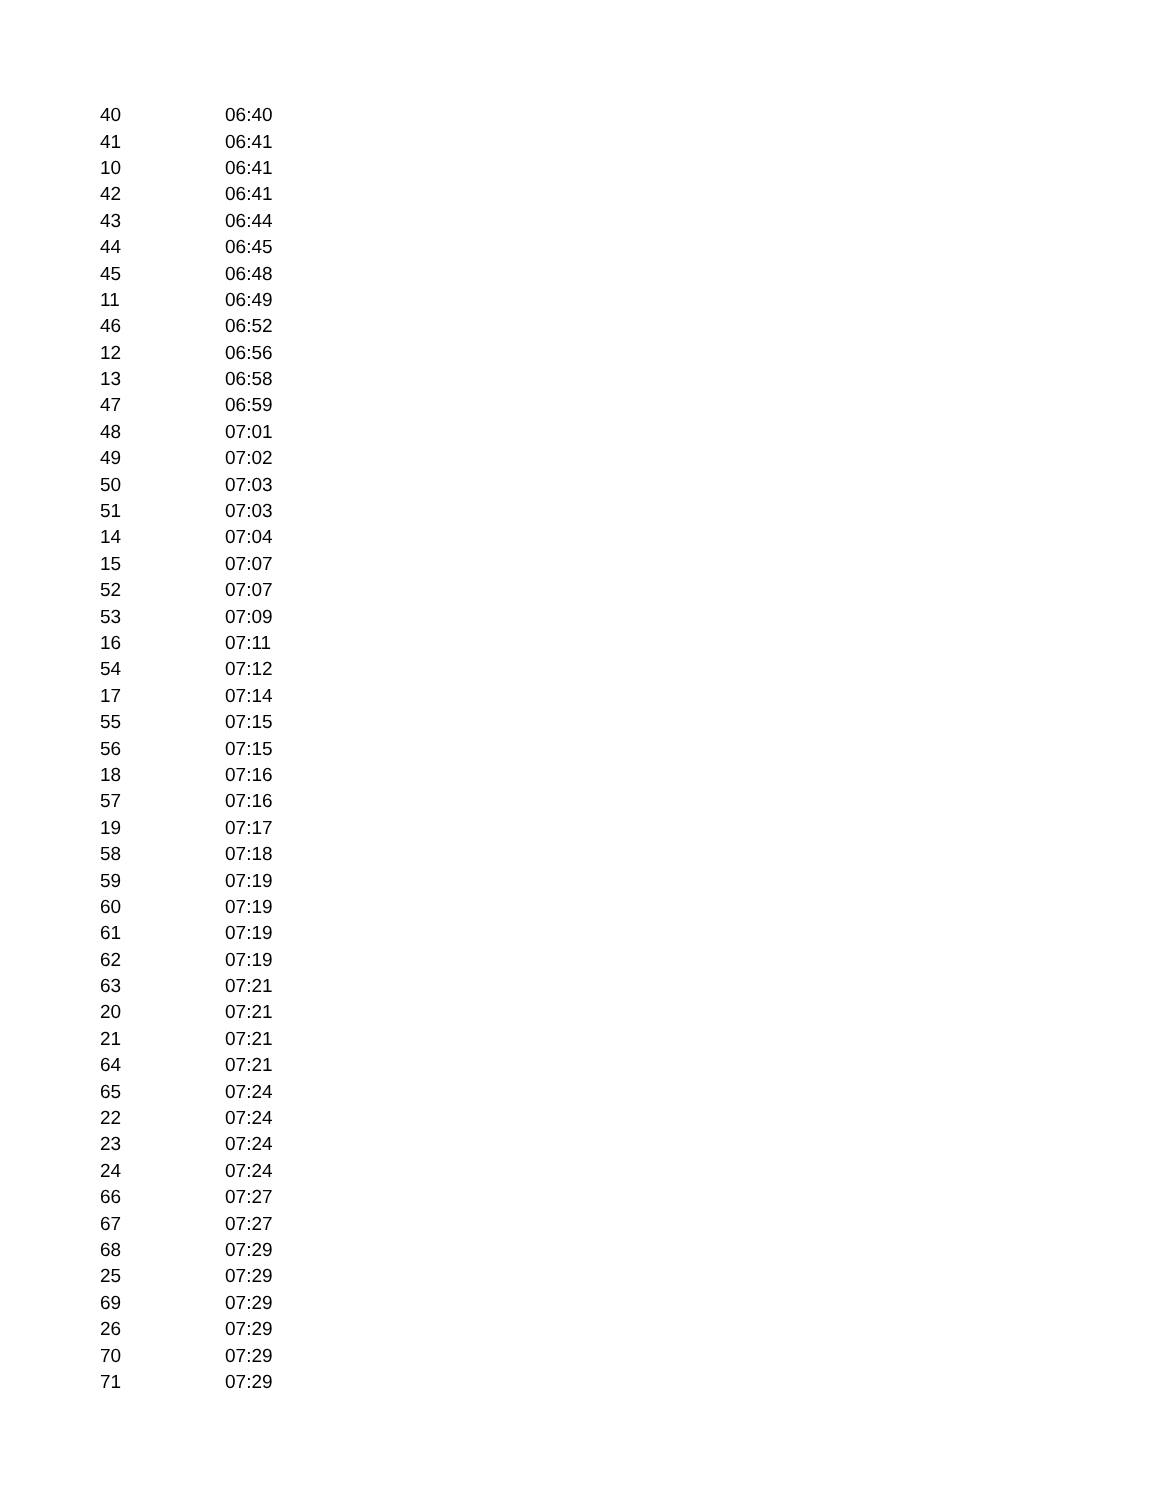| 40 | 06:40 |
| 41 | 06:41 |
| 10 | 06:41 |
| 42 | 06:41 |
| 43 | 06:44 |
| 44 | 06:45 |
| 45 | 06:48 |
| 11 | 06:49 |
| 46 | 06:52 |
| 12 | 06:56 |
| 13 | 06:58 |
| 47 | 06:59 |
| 48 | 07:01 |
| 49 | 07:02 |
| 50 | 07:03 |
| 51 | 07:03 |
| 14 | 07:04 |
| 15 | 07:07 |
| 52 | 07:07 |
| 53 | 07:09 |
| 16 | 07:11 |
| 54 | 07:12 |
| 17 | 07:14 |
| 55 | 07:15 |
| 56 | 07:15 |
| 18 | 07:16 |
| 57 | 07:16 |
| 19 | 07:17 |
| 58 | 07:18 |
| 59 | 07:19 |
| 60 | 07:19 |
| 61 | 07:19 |
| 62 | 07:19 |
| 63 | 07:21 |
| 20 | 07:21 |
| 21 | 07:21 |
| 64 | 07:21 |
| 65 | 07:24 |
| 22 | 07:24 |
| 23 | 07:24 |
| 24 | 07:24 |
| 66 | 07:27 |
| 67 | 07:27 |
| 68 | 07:29 |
| 25 | 07:29 |
| 69 | 07:29 |
| 26 | 07:29 |
| 70 | 07:29 |
| 71 | 07:29 |